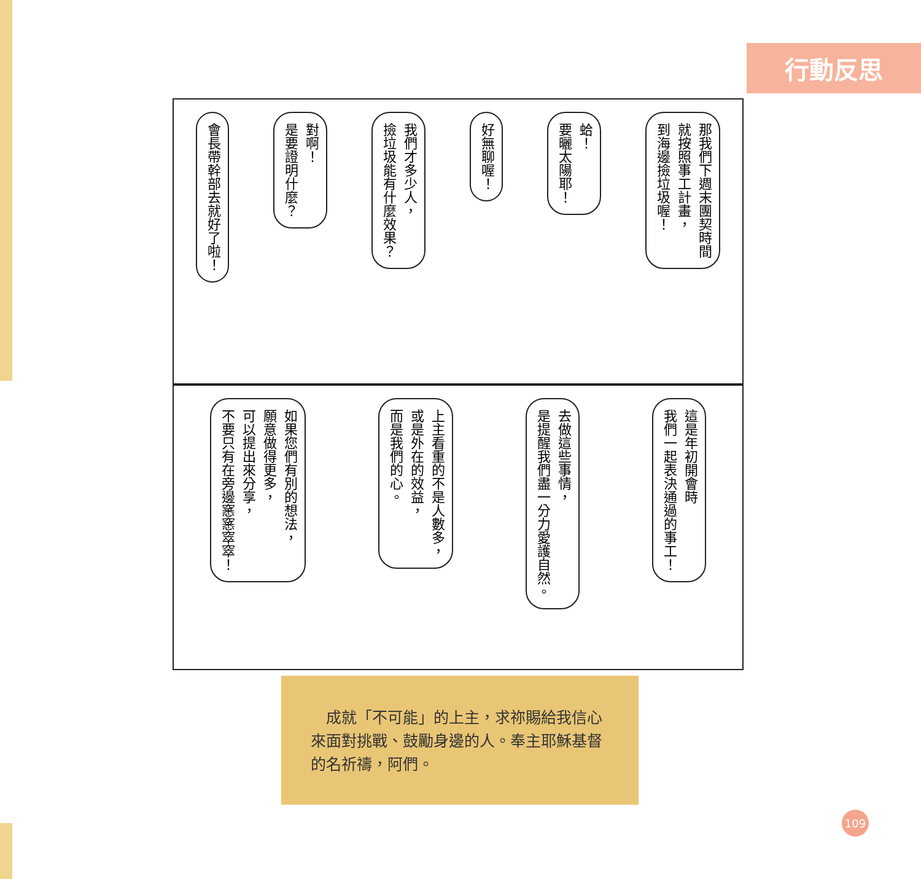行動反思
那我們下週末團契時間
就按照事工計畫，
到海邊撿垃圾喔！
蛤！
要曬太陽耶！
好無聊喔！
我們才多少人，
撿垃圾能有什麼效果？
對啊！
是要證明什麼？
會長帶幹部去就好了啦！
這是年初開會時
我們一起表決通過的事工！
去做這些事情，
是提醒我們盡一分力愛護自然。
上主看重的不是人數多，
或是外在的效益，
而是我們的心。
如果您們有別的想法，
願意做得更多，
可以提出來分享，
不要只有在旁邊窸窸窣窣！
　成就「不可能」的上主，求祢賜給我信心來面對挑戰、鼓勵身邊的人。奉主耶穌基督的名祈禱，阿們。
109